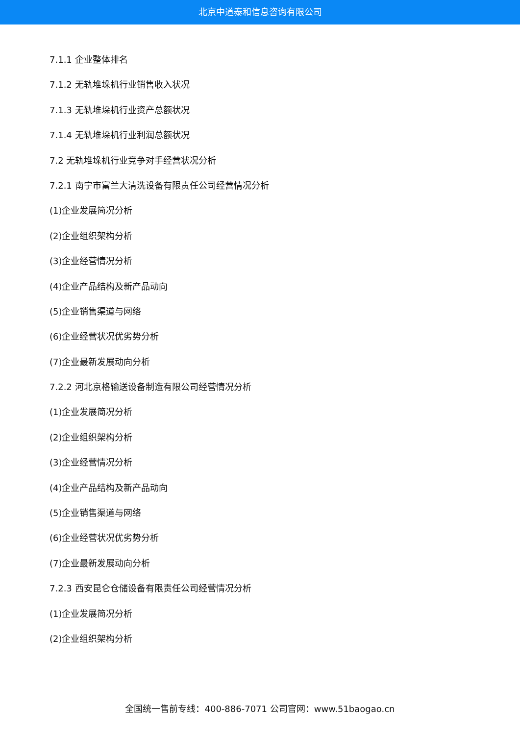北京中道泰和信息咨询有限公司
7.1.1 企业整体排名
7.1.2 无轨堆垛机行业销售收入状况
7.1.3 无轨堆垛机行业资产总额状况
7.1.4 无轨堆垛机行业利润总额状况
7.2 无轨堆垛机行业竞争对手经营状况分析
7.2.1 南宁市富兰大清洗设备有限责任公司经营情况分析
(1)企业发展简况分析
(2)企业组织架构分析
(3)企业经营情况分析
(4)企业产品结构及新产品动向
(5)企业销售渠道与网络
(6)企业经营状况优劣势分析
(7)企业最新发展动向分析
7.2.2 河北京格输送设备制造有限公司经营情况分析
(1)企业发展简况分析
(2)企业组织架构分析
(3)企业经营情况分析
(4)企业产品结构及新产品动向
(5)企业销售渠道与网络
(6)企业经营状况优劣势分析
(7)企业最新发展动向分析
7.2.3 西安昆仑仓储设备有限责任公司经营情况分析
(1)企业发展简况分析
(2)企业组织架构分析
全国统一售前专线：400-886-7071 公司官网：www.51baogao.cn